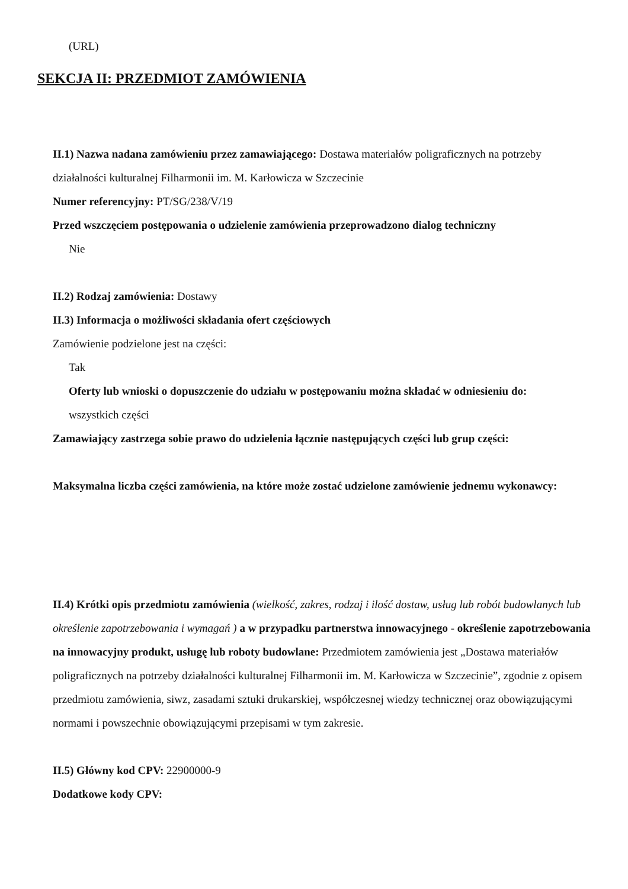(URL)
SEKCJA II: PRZEDMIOT ZAMÓWIENIA
II.1) Nazwa nadana zamówieniu przez zamawiającego: Dostawa materiałów poligraficznych na potrzeby działalności kulturalnej Filharmonii im. M. Karłowicza w Szczecinie
Numer referencyjny: PT/SG/238/V/19
Przed wszczęciem postępowania o udzielenie zamówienia przeprowadzono dialog techniczny
Nie
II.2) Rodzaj zamówienia: Dostawy
II.3) Informacja o możliwości składania ofert częściowych
Zamówienie podzielone jest na części:
Tak
Oferty lub wnioski o dopuszczenie do udziału w postępowaniu można składać w odniesieniu do:
wszystkich części
Zamawiający zastrzega sobie prawo do udzielenia łącznie następujących części lub grup części:
Maksymalna liczba części zamówienia, na które może zostać udzielone zamówienie jednemu wykonawcy:
II.4) Krótki opis przedmiotu zamówienia (wielkość, zakres, rodzaj i ilość dostaw, usług lub robót budowlanych lub określenie zapotrzebowania i wymagań ) a w przypadku partnerstwa innowacyjnego - określenie zapotrzebowania na innowacyjny produkt, usługę lub roboty budowlane: Przedmiotem zamówienia jest „Dostawa materiałów poligraficznych na potrzeby działalności kulturalnej Filharmonii im. M. Karłowicza w Szczecinie”, zgodnie z opisem przedmiotu zamówienia, siwz, zasadami sztuki drukarskiej, współczesnej wiedzy technicznej oraz obowiązującymi normami i powszechnie obowiązującymi przepisami w tym zakresie.
II.5) Główny kod CPV: 22900000-9
Dodatkowe kody CPV: